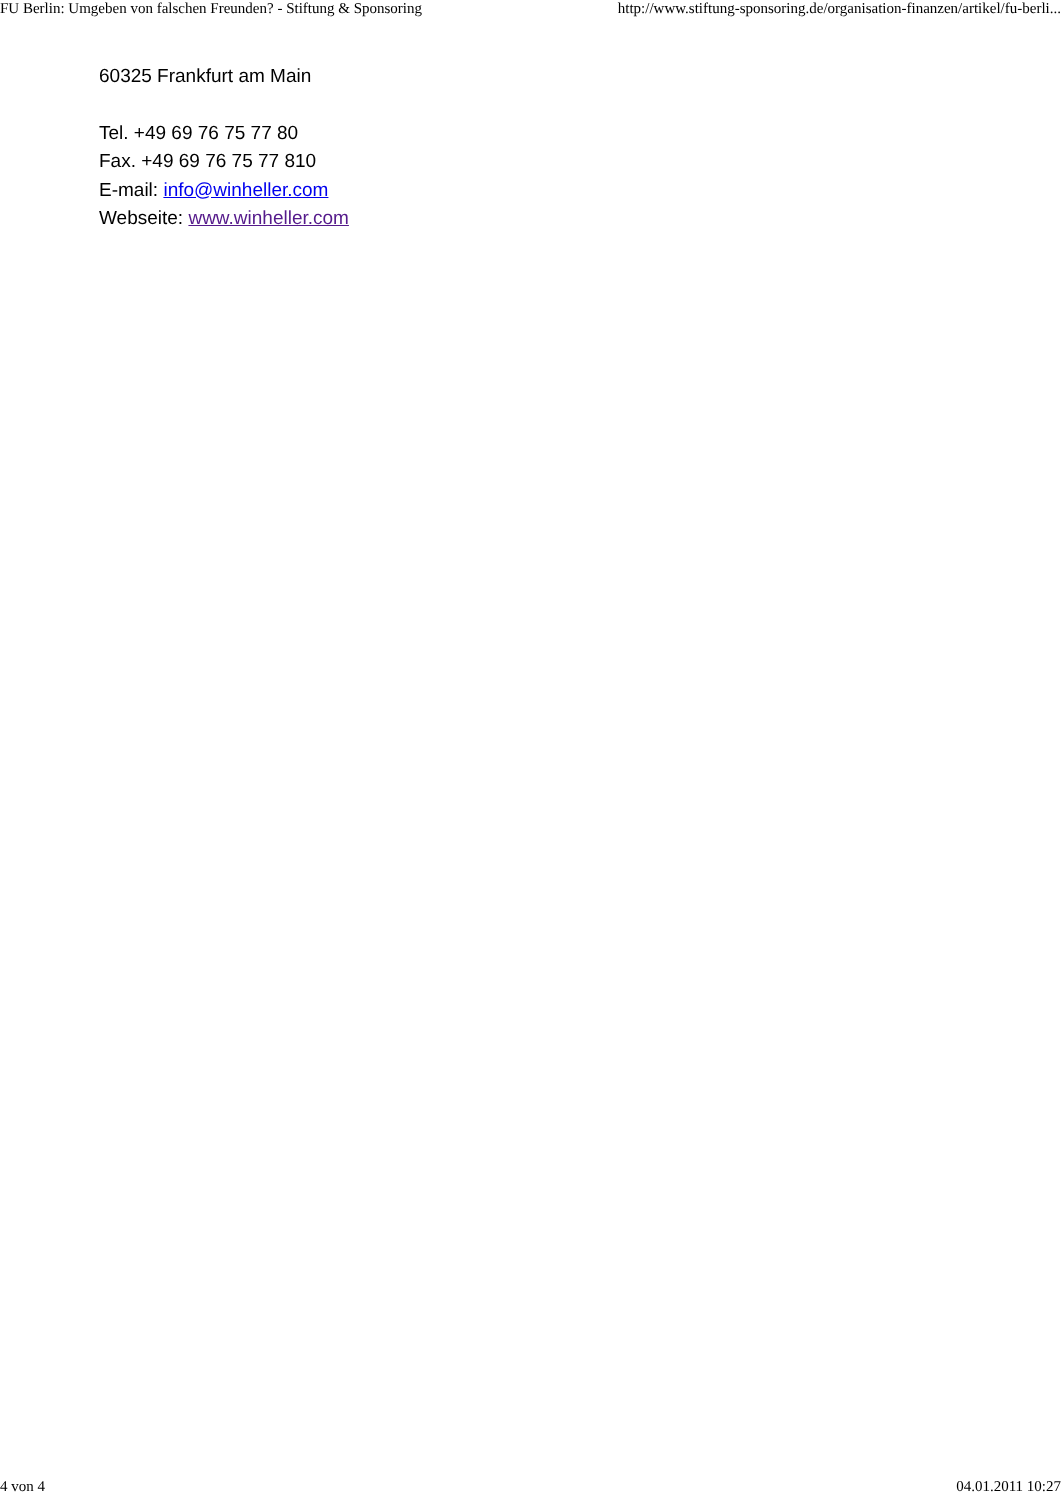FU Berlin: Umgeben von falschen Freunden? - Stiftung & Sponsoring http://www.stiftung-sponsoring.de/organisation-finanzen/artikel/fu-berli...
60325 Frankfurt am Main
Tel. +49 69 76 75 77 80
Fax. +49 69 76 75 77 810
E-mail: info@winheller.com
Webseite: www.winheller.com
4 von 4 04.01.2011 10:27